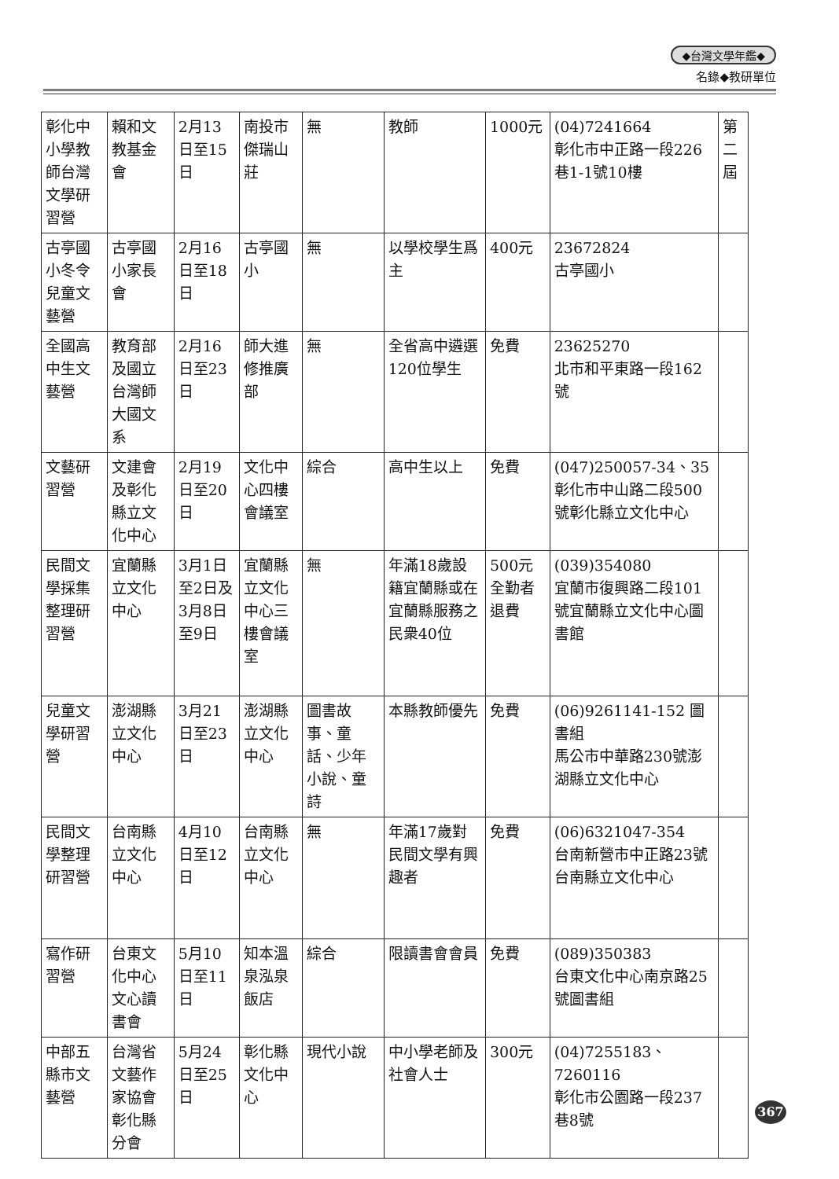◆台灣文學年鑑◆
名錄◆教研單位
| 彰化中小學教師台灣文學研習營 | 賴和文教基金會 | 2月13日至15日 | 南投市傑瑞山莊 | 無 | 教師 | 1000元 | (04)7241664 彰化市中正路一段226巷1-1號10樓 | 第二屆 |
| 古亭國小冬令兒童文藝營 | 古亭國小家長會 | 2月16日至18日 | 古亭國小 | 無 | 以學校學生爲主 | 400元 | 23672824 古亭國小 | |
| 全國高中生文藝營 | 教育部及國立台灣師大國文系 | 2月16日至23日 | 師大進修推廣部 | 無 | 全省高中遴選120位學生 | 免費 | 23625270 北市和平東路一段162號 | |
| 文藝研習營 | 文建會及彰化縣立文化中心 | 2月19日至20日 | 文化中心四樓會議室 | 綜合 | 高中生以上 | 免費 | (047)250057-34、35 彰化市中山路二段500號彰化縣立文化中心 | |
| 民間文學採集整理研習營 | 宜蘭縣立文化中心 | 3月1日至2日及3月8日至9日 | 宜蘭縣立文化中心三樓會議室 | 無 | 年滿18歲設籍宜蘭縣或在宜蘭縣服務之民衆40位 | 500元全勤者退費 | (039)354080 宜蘭市復興路二段101號宜蘭縣立文化中心圖書館 | |
| 兒童文學研習營 | 澎湖縣立文化中心 | 3月21日至23日 | 澎湖縣立文化中心 | 圖書故事、童話、少年小說、童詩 | 本縣教師優先 | 免費 | (06)9261141-152 圖書組 馬公市中華路230號澎湖縣立文化中心 | |
| 民間文學整理研習營 | 台南縣立文化中心 | 4月10日至12日 | 台南縣立文化中心 | 無 | 年滿17歲對民間文學有興趣者 | 免費 | (06)6321047-354 台南新營市中正路23號台南縣立文化中心 | |
| 寫作研習營 | 台東文化中心文心讀書會 | 5月10日至11日 | 知本溫泉泓泉飯店 | 綜合 | 限讀書會會員 | 免費 | (089)350383 台東文化中心南京路25號圖書組 | |
| 中部五縣市文藝營 | 台灣省文藝作家協會彰化縣分會 | 5月24日至25日 | 彰化縣文化中心 | 現代小說 | 中小學老師及社會人士 | 300元 | (04)7255183、7260116 彰化市公園路一段237巷8號 | |
367